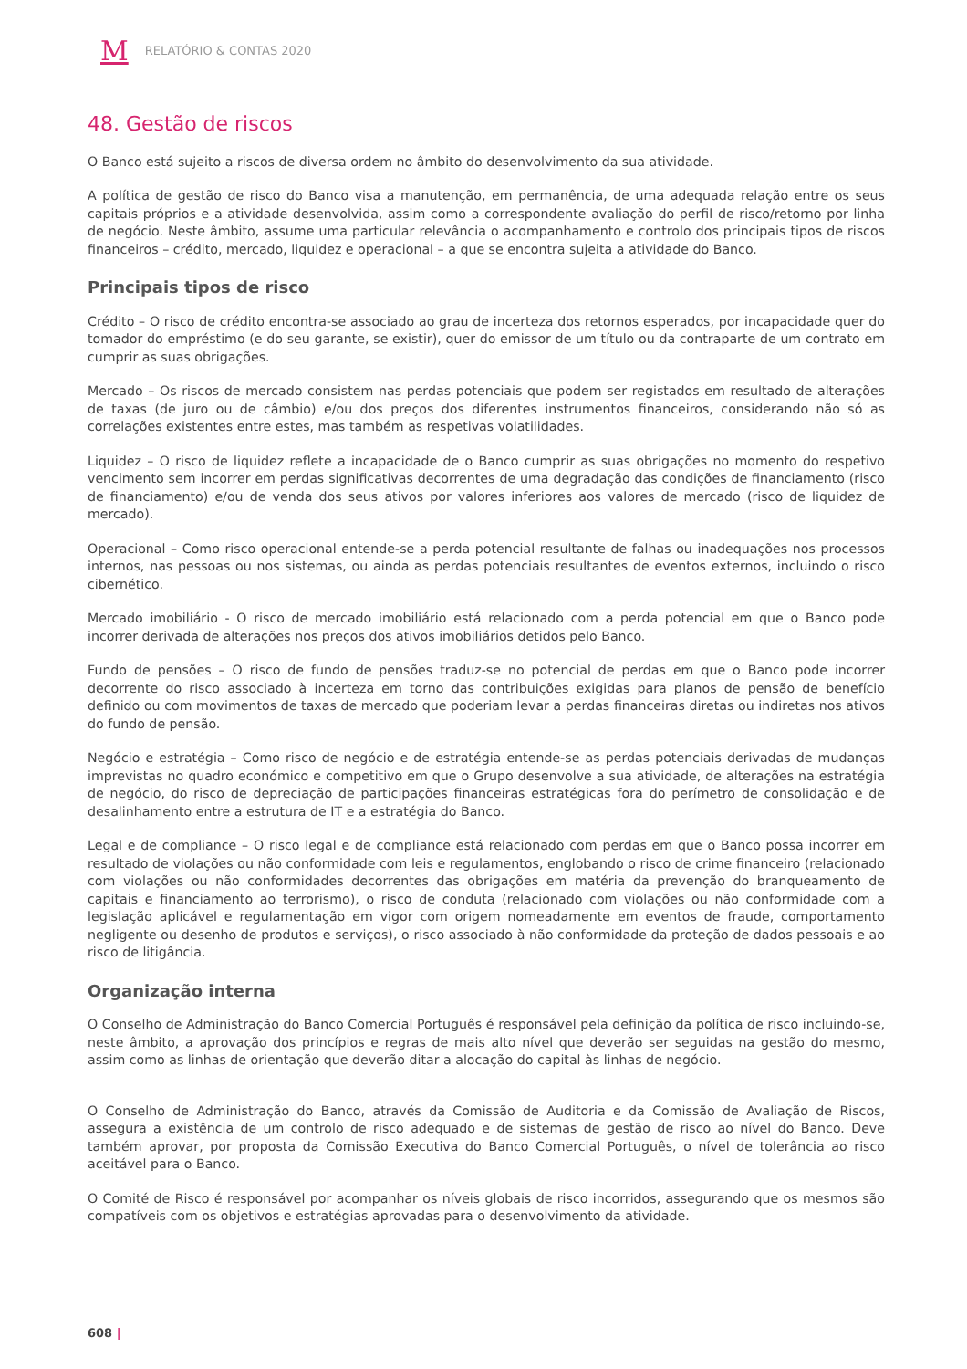M RELATÓRIO & CONTAS 2020
48. Gestão de riscos
O Banco está sujeito a riscos de diversa ordem no âmbito do desenvolvimento da sua atividade.
A política de gestão de risco do Banco visa a manutenção, em permanência, de uma adequada relação entre os seus capitais próprios e a atividade desenvolvida, assim como a correspondente avaliação do perfil de risco/retorno por linha de negócio. Neste âmbito, assume uma particular relevância o acompanhamento e controlo dos principais tipos de riscos financeiros – crédito, mercado, liquidez e operacional – a que se encontra sujeita a atividade do Banco.
Principais tipos de risco
Crédito – O risco de crédito encontra-se associado ao grau de incerteza dos retornos esperados, por incapacidade quer do tomador do empréstimo (e do seu garante, se existir), quer do emissor de um título ou da contraparte de um contrato em cumprir as suas obrigações.
Mercado – Os riscos de mercado consistem nas perdas potenciais que podem ser registados em resultado de alterações de taxas (de juro ou de câmbio) e/ou dos preços dos diferentes instrumentos financeiros, considerando não só as correlações existentes entre estes, mas também as respetivas volatilidades.
Liquidez – O risco de liquidez reflete a incapacidade de o Banco cumprir as suas obrigações no momento do respetivo vencimento sem incorrer em perdas significativas decorrentes de uma degradação das condições de financiamento (risco de financiamento) e/ou de venda dos seus ativos por valores inferiores aos valores de mercado (risco de liquidez de mercado).
Operacional – Como risco operacional entende-se a perda potencial resultante de falhas ou inadequações nos processos internos, nas pessoas ou nos sistemas, ou ainda as perdas potenciais resultantes de eventos externos, incluindo o risco cibernético.
Mercado imobiliário - O risco de mercado imobiliário está relacionado com a perda potencial em que o Banco pode incorrer derivada de alterações nos preços dos ativos imobiliários detidos pelo Banco.
Fundo de pensões – O risco de fundo de pensões traduz-se no potencial de perdas em que o Banco pode incorrer decorrente do risco associado à incerteza em torno das contribuições exigidas para planos de pensão de benefício definido ou com movimentos de taxas de mercado que poderiam levar a perdas financeiras diretas ou indiretas nos ativos do fundo de pensão.
Negócio e estratégia – Como risco de negócio e de estratégia entende-se as perdas potenciais derivadas de mudanças imprevistas no quadro económico e competitivo em que o Grupo desenvolve a sua atividade, de alterações na estratégia de negócio, do risco de depreciação de participações financeiras estratégicas fora do perímetro de consolidação e de desalinhamento entre a estrutura de IT e a estratégia do Banco.
Legal e de compliance – O risco legal e de compliance está relacionado com perdas em que o Banco possa incorrer em resultado de violações ou não conformidade com leis e regulamentos, englobando o risco de crime financeiro (relacionado com violações ou não conformidades decorrentes das obrigações em matéria da prevenção do branqueamento de capitais e financiamento ao terrorismo), o risco de conduta (relacionado com violações ou não conformidade com a legislação aplicável e regulamentação em vigor com origem nomeadamente em eventos de fraude, comportamento negligente ou desenho de produtos e serviços), o risco associado à não conformidade da proteção de dados pessoais e ao risco de litigância.
Organização interna
O Conselho de Administração do Banco Comercial Português é responsável pela definição da política de risco incluindo-se, neste âmbito, a aprovação dos princípios e regras de mais alto nível que deverão ser seguidas na gestão do mesmo, assim como as linhas de orientação que deverão ditar a alocação do capital às linhas de negócio.
O Conselho de Administração do Banco, através da Comissão de Auditoria e da Comissão de Avaliação de Riscos, assegura a existência de um controlo de risco adequado e de sistemas de gestão de risco ao nível do Banco. Deve também aprovar, por proposta da Comissão Executiva do Banco Comercial Português, o nível de tolerância ao risco aceitável para o Banco.
O Comité de Risco é responsável por acompanhar os níveis globais de risco incorridos, assegurando que os mesmos são compatíveis com os objetivos e estratégias aprovadas para o desenvolvimento da atividade.
608 |